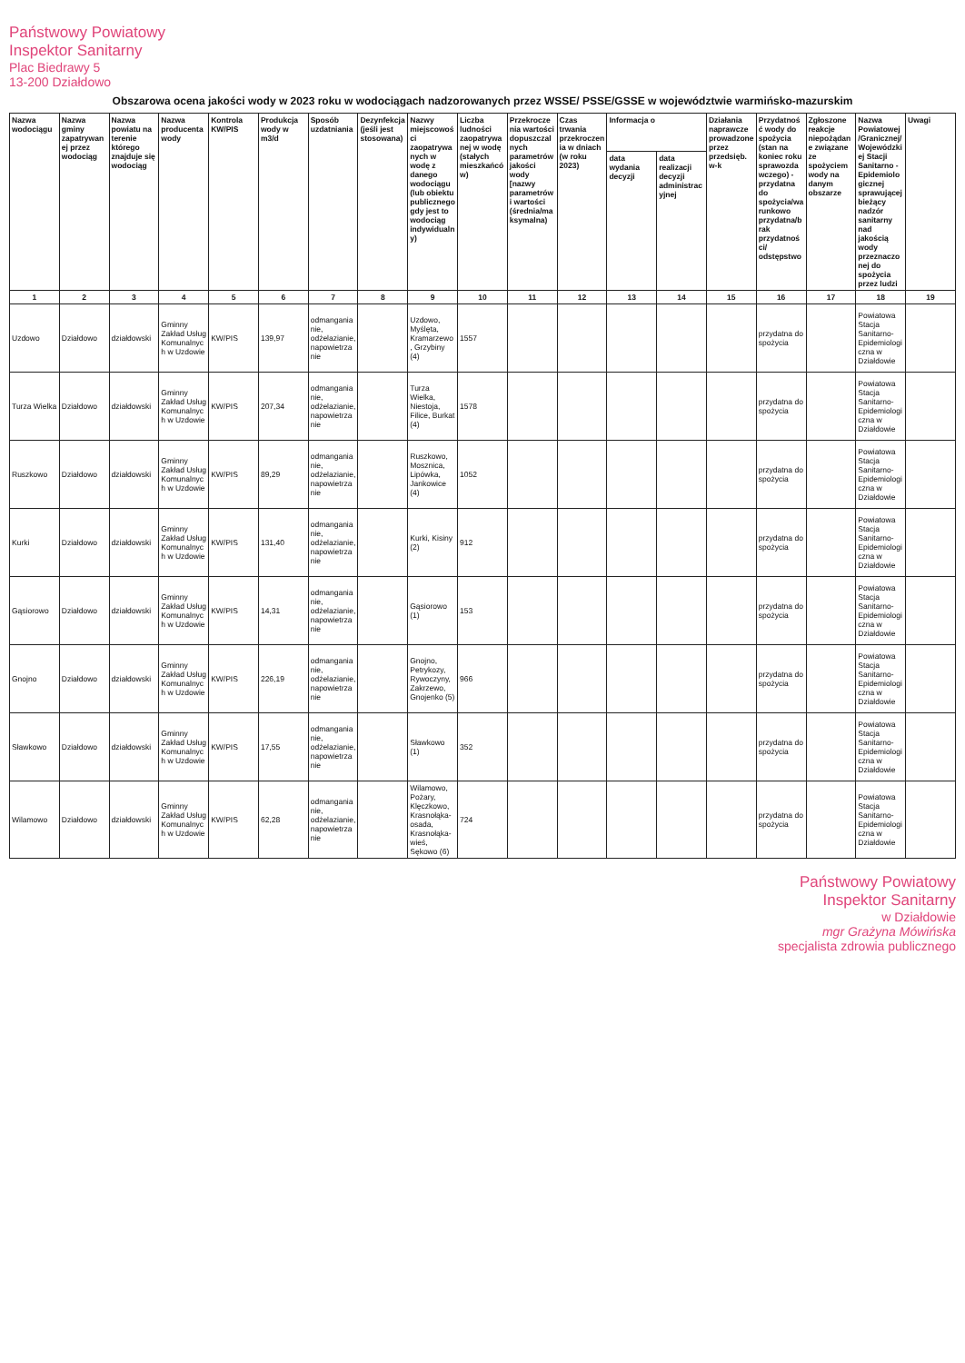Państwowy Powiatowy
Inspektor Sanitarny
Plac Biedrawy 5
13-200 Działdowo
Obszarowa ocena jakości wody w 2023 roku w wodociągach nadzorowanych przez WSSE/ PSSE/GSSE w województwie warmińsko-mazurskim
| Nazwa wodociągu | Nazwa gminy zapatrywanej przez wodociąg | Nazwa powiatu na terenie którego znajduje się wodociąg | Nazwa producenta wody | Kontrola KW/PIS | Produkcja wody w m3/d | Sposób uzdatniania | Dezynfekcja (jeśli jest stosowana) | Nazwy miejscowości zaopatrywanych w wodę z danego wodociągu (lub obiektu publicznego gdy jest to wodociąg indywidualny) | Liczba ludności zaopatrywanej w wodę (stałych mieszkańców) | Przekroczenia wartości dopuszczalnych parametrów jakości wody [nazwy parametrów i wartości (średnia/maksymalna) | Czas trwania przekroczenia w dniach (w roku 2023) | Informacja o | | Działania naprawcze prowadzone przez przedsięb. w-k | Przydatność wody do spożycia (stan na koniec roku sprawozdawczego) - przydatna do spożycia/warunkowo przydatna/brak przydatności/ odstępstwo | Zgłoszone reakcje niepożądane związane ze spożyciem wody na danym obszarze | Nazwa Powiatowej /Granicznej/Wojewódzkiej Stacji Sanitarno - Epidemiologicznej sprawującej bieżący nadzór sanitarny nad jakością wody przeznaczonej do spożycia przez ludzi | Uwagi |
| --- | --- | --- | --- | --- | --- | --- | --- | --- | --- | --- | --- | --- | --- | --- | --- | --- | --- | --- |
| | | | | | | | | | | | | data wydania decyzji | data realizacji decyzji administracyjnej | | | | | |
| 1 | 2 | 3 | 4 | 5 | 6 | 7 | 8 | 9 | 10 | 11 | 12 | 13 | 14 | 15 | 16 | 17 | 18 | 19 |
| Uzdowo | Działdowo | działdowski | Gminny Zakład Usług Komunalnych w Uzdowie | KW/PIS | 139,97 | odmanganianie, odżelazianie, napowietrzanie | | Uzdowo, Myślęta, Kramarzewo, Grzybiny (4) | 1557 | | | | | | przydatna do spożycia | | Powiatowa Stacja Sanitarno-Epidemiologiczna w Działdowie | |
| Turza Wielka | Działdowo | działdowski | Gminny Zakład Usług Komunalnych w Uzdowie | KW/PIS | 207,34 | odmanganianie, odżelazianie, napowietrzanie | | Turza Wielka, Niestoja, Filice, Burkat (4) | 1578 | | | | | | przydatna do spożycia | | Powiatowa Stacja Sanitarno-Epidemiologiczna w Działdowie | |
| Ruszkowo | Działdowo | działdowski | Gminny Zakład Usług Komunalnych w Uzdowie | KW/PIS | 89,29 | odmanganianie, odżelazianie, napowietrzanie | | Ruszkowo, Mosznica, Lipówka, Jankowice (4) | 1052 | | | | | | przydatna do spożycia | | Powiatowa Stacja Sanitarno-Epidemiologiczna w Działdowie | |
| Kurki | Działdowo | działdowski | Gminny Zakład Usług Komunalnych w Uzdowie | KW/PIS | 131,40 | odmanganianie, odżelazianie, napowietrzanie | | Kurki, Kisiny (2) | 912 | | | | | | przydatna do spożycia | | Powiatowa Stacja Sanitarno-Epidemiologiczna w Działdowie | |
| Gąsiorowo | Działdowo | działdowski | Gminny Zakład Usług Komunalnych w Uzdowie | KW/PIS | 14,31 | odmanganianie, odżelazianie, napowietrzanie | | Gąsiorowo (1) | 153 | | | | | | przydatna do spożycia | | Powiatowa Stacja Sanitarno-Epidemiologiczna w Działdowie | |
| Gnojno | Działdowo | działdowski | Gminny Zakład Usług Komunalnych w Uzdowie | KW/PIS | 226,19 | odmanganianie, odżelazianie, napowietrzanie | | Gnojno, Petrykozy, Rywoczyny, Zakrzewo, Gnojenko (5) | 966 | | | | | | przydatna do spożycia | | Powiatowa Stacja Sanitarno-Epidemiologiczna w Działdowie | |
| Sławkowo | Działdowo | działdowski | Gminny Zakład Usług Komunalnych w Uzdowie | KW/PIS | 17,55 | odmanganianie, odżelazianie, napowietrzanie | | Sławkowo (1) | 352 | | | | | | przydatna do spożycia | | Powiatowa Stacja Sanitarno-Epidemiologiczna w Działdowie | |
| Wilamowo | Działdowo | działdowski | Gminny Zakład Usług Komunalnych w Uzdowie | KW/PIS | 62,28 | odmanganianie, odżelazianie, napowietrzanie | | Wilamowo, Pożary, Klęczkowo, Krasnołąka-osada, Krasnołąka-wieś, Sękowo (6) | 724 | | | | | | przydatna do spożycia | | Powiatowa Stacja Sanitarno-Epidemiologiczna w Działdowie | |
Państwowy Powiatowy
Inspektor Sanitarny
w Działdowie
mgr Grażyna Mówińska
specjalista zdrowia publicznego